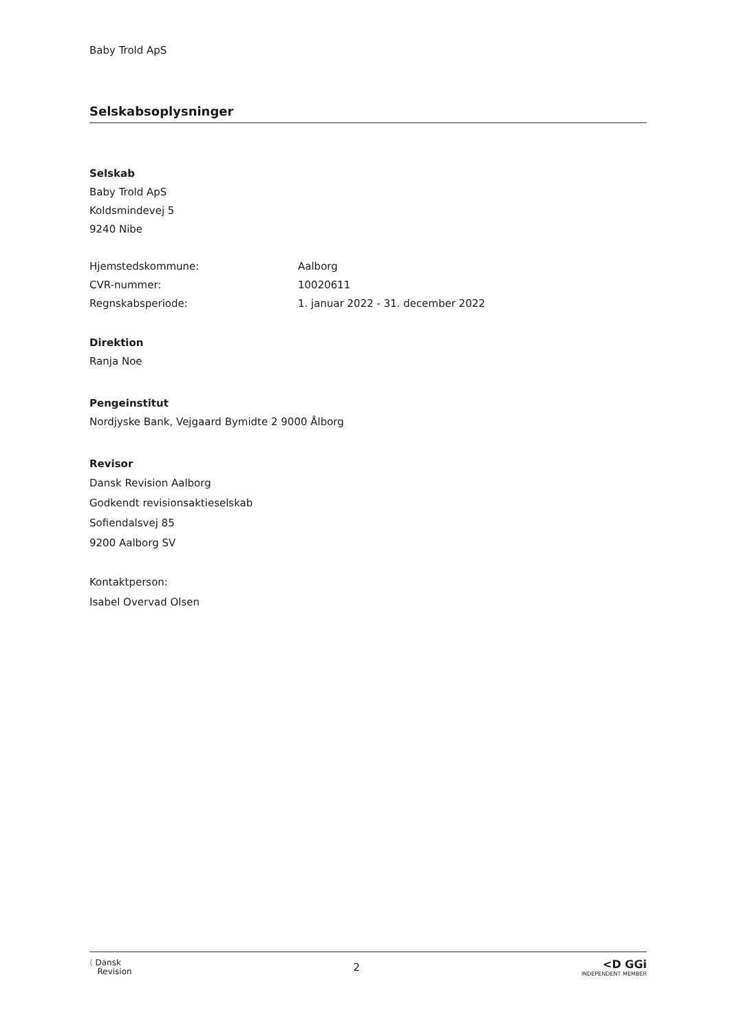Baby Trold ApS
Selskabsoplysninger
Selskab
Baby Trold ApS
Koldsmindevej 5
9240 Nibe
Hjemstedskommune: Aalborg
CVR-nummer: 10020611
Regnskabsperiode: 1. januar 2022 - 31. december 2022
Direktion
Ranja Noe
Pengeinstitut
Nordjyske Bank, Vejgaard Bymidte 2 9000 Ålborg
Revisor
Dansk Revision Aalborg
Godkendt revisionsaktieselskab
Sofiendalsvej 85
9200 Aalborg SV
Kontaktperson:
Isabel Overvad Olsen
⟨ Dansk
Revision
2
<D GGi
INDEPENDENT MEMBER